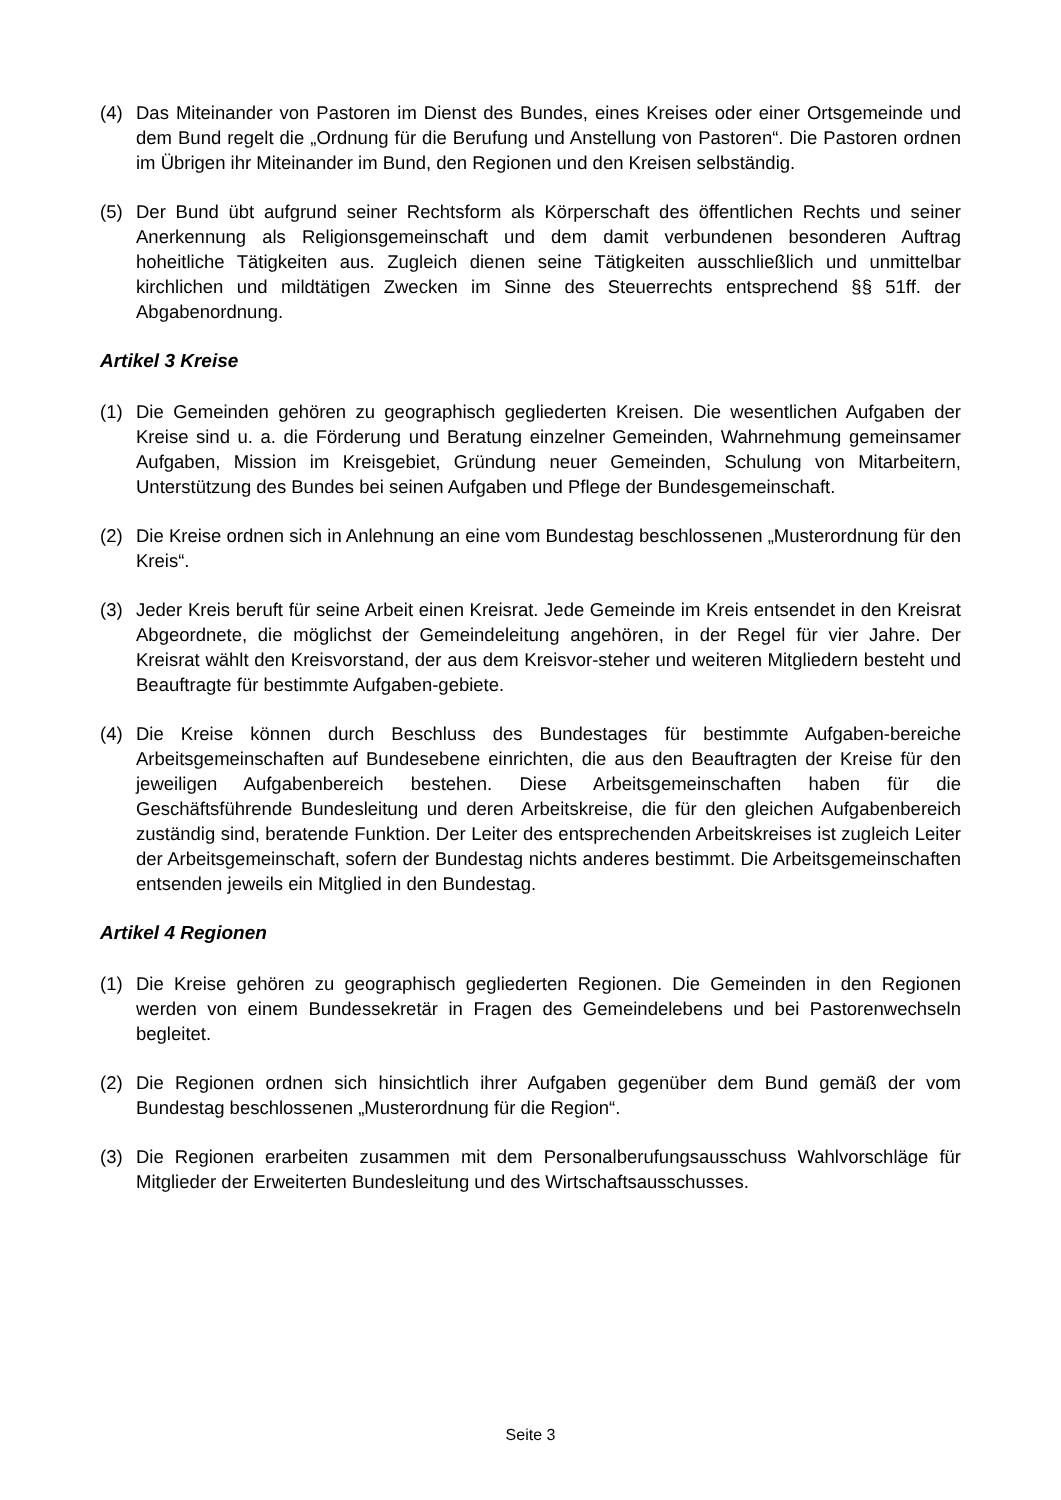(4) Das Miteinander von Pastoren im Dienst des Bundes, eines Kreises oder einer Ortsgemeinde und dem Bund regelt die „Ordnung für die Berufung und Anstellung von Pastoren“. Die Pastoren ordnen im Übrigen ihr Miteinander im Bund, den Regionen und den Kreisen selbständig.
(5) Der Bund übt aufgrund seiner Rechtsform als Körperschaft des öffentlichen Rechts und seiner Anerkennung als Religionsgemeinschaft und dem damit verbundenen besonderen Auftrag hoheitliche Tätigkeiten aus. Zugleich dienen seine Tätigkeiten ausschließlich und unmittelbar kirchlichen und mildtätigen Zwecken im Sinne des Steuerrechts entsprechend §§ 51ff. der Abgabenordnung.
Artikel 3 Kreise
(1) Die Gemeinden gehören zu geographisch gegliederten Kreisen. Die wesentlichen Aufgaben der Kreise sind u. a. die Förderung und Beratung einzelner Gemeinden, Wahrnehmung gemeinsamer Aufgaben, Mission im Kreisgebiet, Gründung neuer Gemeinden, Schulung von Mitarbeitern, Unterstützung des Bundes bei seinen Aufgaben und Pflege der Bundesgemeinschaft.
(2) Die Kreise ordnen sich in Anlehnung an eine vom Bundestag beschlossenen „Musterordnung für den Kreis“.
(3) Jeder Kreis beruft für seine Arbeit einen Kreisrat. Jede Gemeinde im Kreis entsendet in den Kreisrat Abgeordnete, die möglichst der Gemeindeleitung angehören, in der Regel für vier Jahre. Der Kreisrat wählt den Kreisvorstand, der aus dem Kreisvor-steher und weiteren Mitgliedern besteht und Beauftragte für bestimmte Aufgaben-gebiete.
(4) Die Kreise können durch Beschluss des Bundestages für bestimmte Aufgaben-bereiche Arbeitsgemeinschaften auf Bundesebene einrichten, die aus den Beauftragten der Kreise für den jeweiligen Aufgabenbereich bestehen. Diese Arbeitsgemeinschaften haben für die Geschäftsführende Bundesleitung und deren Arbeitskreise, die für den gleichen Aufgabenbereich zuständig sind, beratende Funktion. Der Leiter des entsprechenden Arbeitskreises ist zugleich Leiter der Arbeitsgemeinschaft, sofern der Bundestag nichts anderes bestimmt. Die Arbeitsgemeinschaften entsenden jeweils ein Mitglied in den Bundestag.
Artikel 4 Regionen
(1) Die Kreise gehören zu geographisch gegliederten Regionen. Die Gemeinden in den Regionen werden von einem Bundessekretär in Fragen des Gemeindelebens und bei Pastorenwechseln begleitet.
(2) Die Regionen ordnen sich hinsichtlich ihrer Aufgaben gegenüber dem Bund gemäß der vom Bundestag beschlossenen „Musterordnung für die Region“.
(3) Die Regionen erarbeiten zusammen mit dem Personalberufungsausschuss Wahlvorschläge für Mitglieder der Erweiterten Bundesleitung und des Wirtschaftsausschusses.
Seite 3